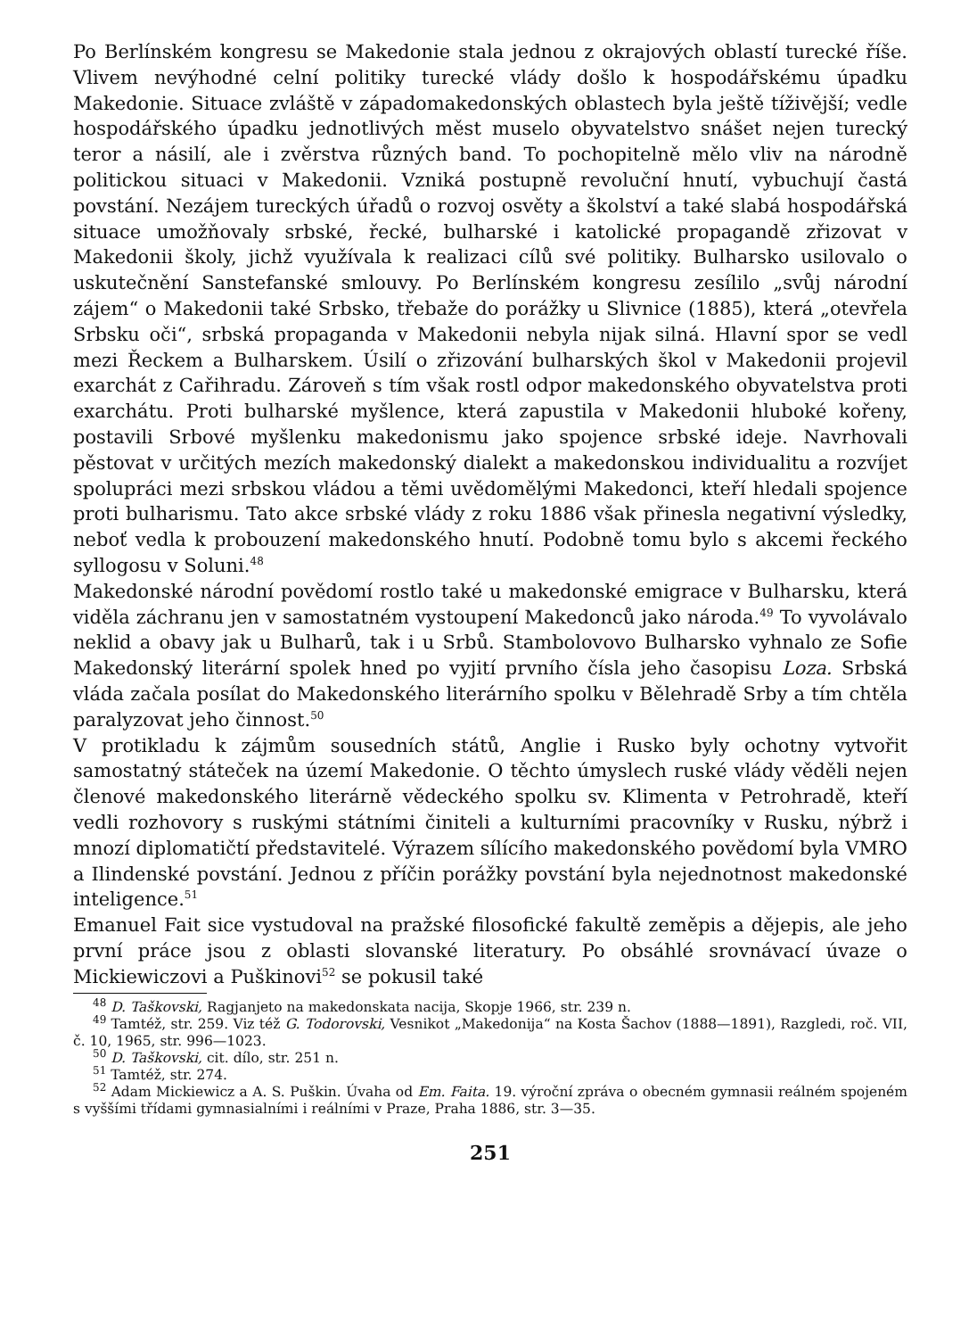Po Berlínském kongresu se Makedonie stala jednou z okrajových oblastí turecké říše. Vlivem nevýhodné celní politiky turecké vlády došlo k hospodářskému úpadku Makedonie. Situace zvláště v západomakedonských oblastech byla ještě tíživější; vedle hospodářského úpadku jednotlivých měst muselo obyvatelstvo snášet nejen turecký teror a násilí, ale i zvěrstva různých band. To pochopitelně mělo vliv na národně politickou situaci v Makedonii. Vzniká postupně revoluční hnutí, vybuchují častá povstání. Nezájem tureckých úřadů o rozvoj osvěty a školství a také slabá hospodářská situace umožňovaly srbské, řecké, bulharské i katolické propagandě zřizovat v Makedonii školy, jichž využívala k realizaci cílů své politiky. Bulharsko usilovalo o uskutečnění Sanstefanské smlouvy. Po Berlínském kongresu zesílilo „svůj národní zájem“ o Makedonii také Srbsko, třebaže do porážky u Slivnice (1885), která „otevřela Srbsku oči“, srbská propaganda v Makedonii nebyla nijak silná. Hlavní spor se vedl mezi Řeckem a Bulharskem. Úsilí o zřizování bulharských škol v Makedonii projevil exarchát z Cařihradu. Zároveň s tím však rostl odpor makedonského obyvatelstva proti exarchátu. Proti bulharské myšlence, která zapustila v Makedonii hluboké kořeny, postavili Srbové myšlenku makedonismu jako spojence srbské ideje. Navrhovali pěstovat v určitých mezích makedonský dialekt a makedonskou individualitu a rozvíjet spolupráci mezi srbskou vládou a těmi uvědomělými Makedonci, kteří hledali spojence proti bulharismu. Tato akce srbské vlády z roku 1886 však přinesla negativní výsledky, neboť vedla k probouzení makedonského hnutí. Podobně tomu bylo s akcemi řeckého syllogosu v Soluni.<sup>48</sup>
Makedonské národní povědomí rostlo také u makedonské emigrace v Bulharsku, která viděla záchranu jen v samostatném vystoupení Makedonců jako národa.<sup>49</sup> To vyvolávalo neklid a obavy jak u Bulharů, tak i u Srbů. Stambolovovo Bulharsko vyhnalo ze Sofie Makedonský literární spolek hned po vyjití prvního čísla jeho časopisu Loza. Srbská vláda začala posílat do Makedonského literárního spolku v Bělehradě Srby a tím chtěla paralyzovat jeho činnost.<sup>50</sup>
V protikladu k zájmům sousedních států, Anglie i Rusko byly ochotny vytvořit samostatný státeček na území Makedonie. O těchto úmyslech ruské vlády věděli nejen členové makedonského literárně vědeckého spolku sv. Klimenta v Petrohradě, kteří vedli rozhovory s ruskými státními činiteli a kulturními pracovníky v Rusku, nýbrž i mnozí diplomatičtí představitelé. Výrazem sílícího makedonského povědomí byla VMRO a Ilindenské povstání. Jednou z příčin porážky povstání byla nejednotnost makedonské inteligence.<sup>51</sup>
Emanuel Fait sice vystudoval na pražské filosofické fakultě zeměpis a dějepis, ale jeho první práce jsou z oblasti slovanské literatury. Po obsáhlé srovnávací úvaze o Mickiewiczovi a Puškinovi<sup>52</sup> se pokusil také
<sup>48</sup> D. Taškovski, Ragjanjeto na makedonskata nacija, Skopje 1966, str. 239 n.
<sup>49</sup> Tamtéž, str. 259. Viz též G. Todorovski, Vesnikot „Makedonija“ na Kosta Šachov (1888—1891), Razgledi, roč. VII, č. 10, 1965, str. 996—1023.
<sup>50</sup> D. Taškovski, cit. dílo, str. 251 n.
<sup>51</sup> Tamtéž, str. 274.
<sup>52</sup> Adam Mickiewicz a A. S. Puškin. Úvaha od Em. Faita. 19. výroční zpráva o obecném gymnasii reálném spojeném s vyššími třídami gymnasialními i reálními v Praze, Praha 1886, str. 3—35.
251